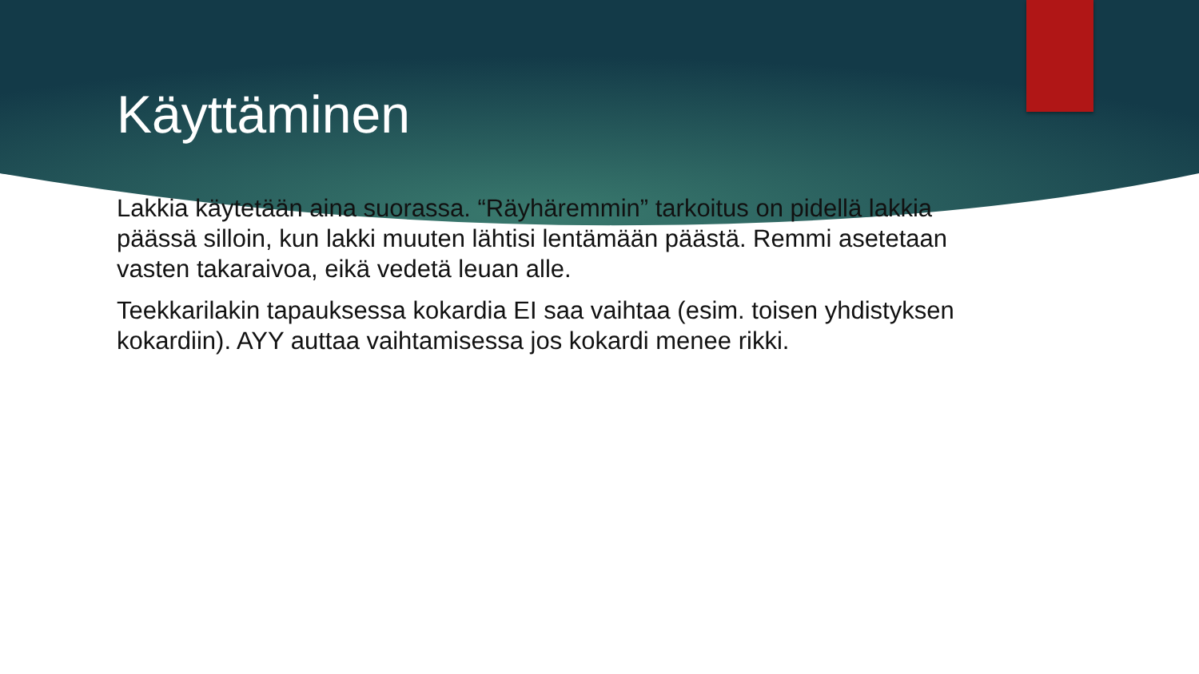Käyttäminen
Lakkia käytetään aina suorassa. “Räyhäremmin” tarkoitus on pidellä lakkia päässä silloin, kun lakki muuten lähtisi lentämään päästä. Remmi asetetaan vasten takaraivoa, eikä vedetä leuan alle.
Teekkarilakin tapauksessa kokardia EI saa vaihtaa (esim. toisen yhdistyksen kokardiin). AYY auttaa vaihtamisessa jos kokardi menee rikki.